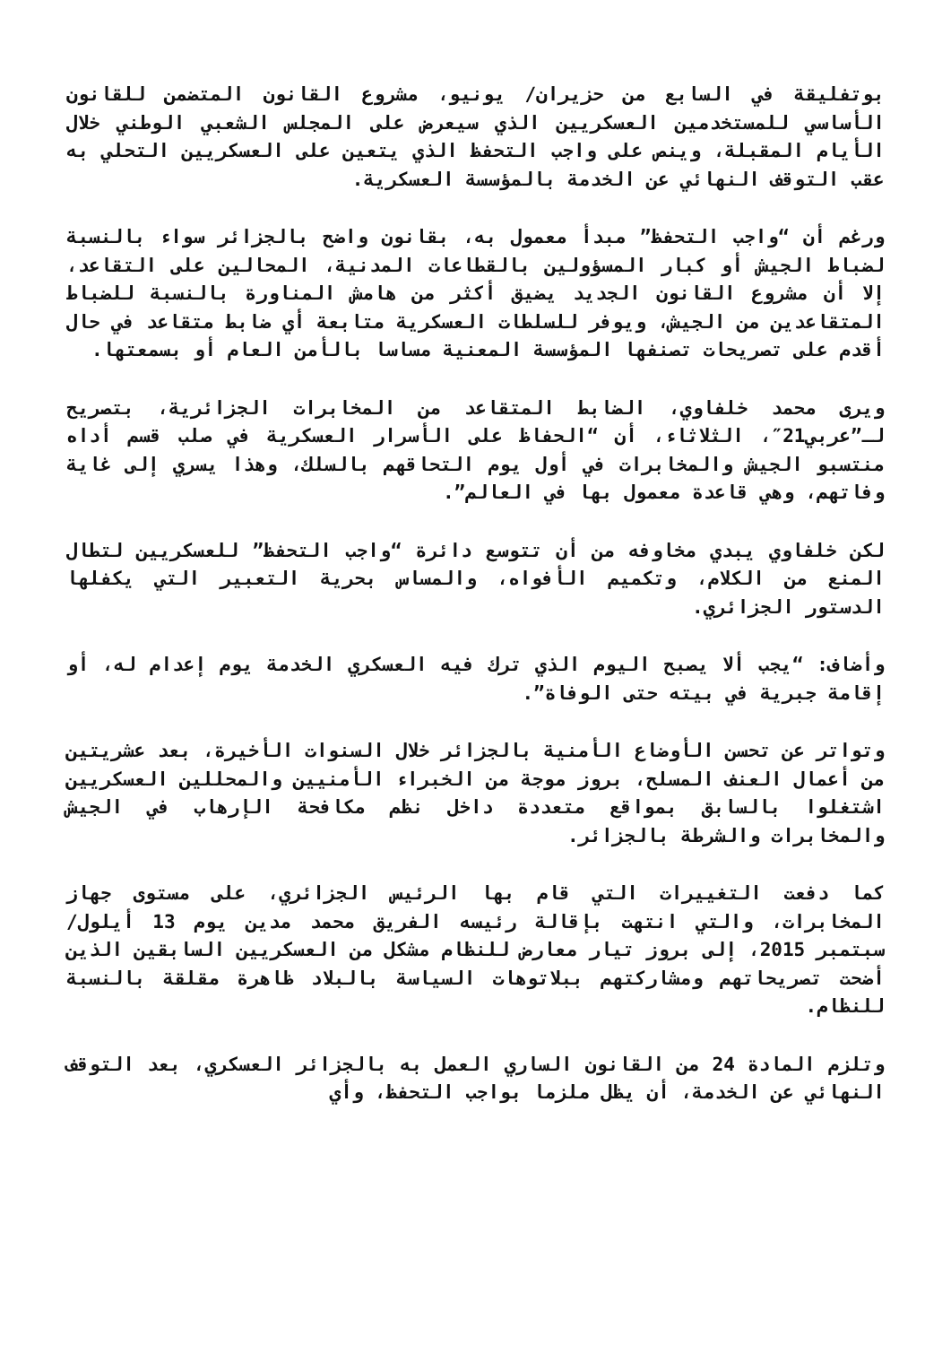بوتفليقة في السابع من حزيران/ يونيو، مشروع القانون المتضمن للقانون الأساسي للمستخدمين العسكريين الذي سيعرض على المجلس الشعبي الوطني خلال الأيام المقبلة، وينص على واجب التحفظ الذي يتعين على العسكريين التحلي به عقب التوقف النهائي عن الخدمة بالمؤسسة العسكرية.
ورغم أن “واجب التحفظ” مبدأ معمول به، بقانون واضح بالجزائر سواء بالنسبة لضباط الجيش أو كبار المسؤولين بالقطاعات المدنية، المحالين على التقاعد، إلا أن مشروع القانون الجديد يضيق أكثر من هامش المناورة بالنسبة للضباط المتقاعدين من الجيش، ويوفر للسلطات العسكرية متابعة أي ضابط متقاعد في حال أقدم على تصريحات تصنفها المؤسسة المعنية مساسا بالأمن العام أو بسمعتها.
ويرى محمد خلفاوي، الضابط المتقاعد من المخابرات الجزائرية، بتصريح لـ”عربي21″، الثلاثاء، أن “الحفاظ على الأسرار العسكرية في صلب قسم أداه منتسبو الجيش والمخابرات في أول يوم التحاقهم بالسلك، وهذا يسري إلى غاية وفاتهم، وهي قاعدة معمول بها في العالم”.
لكن خلفاوي يبدي مخاوفه من أن تتوسع دائرة “واجب التحفظ” للعسكريين لتطال المنع من الكلام، وتكميم الأفواه، والمساس بحرية التعبير التي يكفلها الدستور الجزائري.
وأضاف: “يجب ألا يصبح اليوم الذي ترك فيه العسكري الخدمة يوم إعدام له، أو إقامة جبرية في بيته حتى الوفاة”.
وتواتر عن تحسن الأوضاع الأمنية بالجزائر خلال السنوات الأخيرة، بعد عشريتين من أعمال العنف المسلح، بروز موجة من الخبراء الأمنيين والمحللين العسكريين اشتغلوا بالسابق بمواقع متعددة داخل نظم مكافحة الإرهاب في الجيش والمخابرات والشرطة بالجزائر.
كما دفعت التغييرات التي قام بها الرئيس الجزائري، على مستوى جهاز المخابرات، والتي انتهت بإقالة رئيسه الفريق محمد مدين يوم 13 أيلول/ سبتمبر 2015، إلى بروز تيار معارض للنظام مشكل من العسكريين السابقين الذين أضحت تصريحاتهم ومشاركتهم ببلاتوهات السياسة بالبلاد ظاهرة مقلقة بالنسبة للنظام.
وتلزم المادة 24 من القانون الساري العمل به بالجزائر العسكري، بعد التوقف النهائي عن الخدمة، أن يظل ملزما بواجب التحفظ، وأي